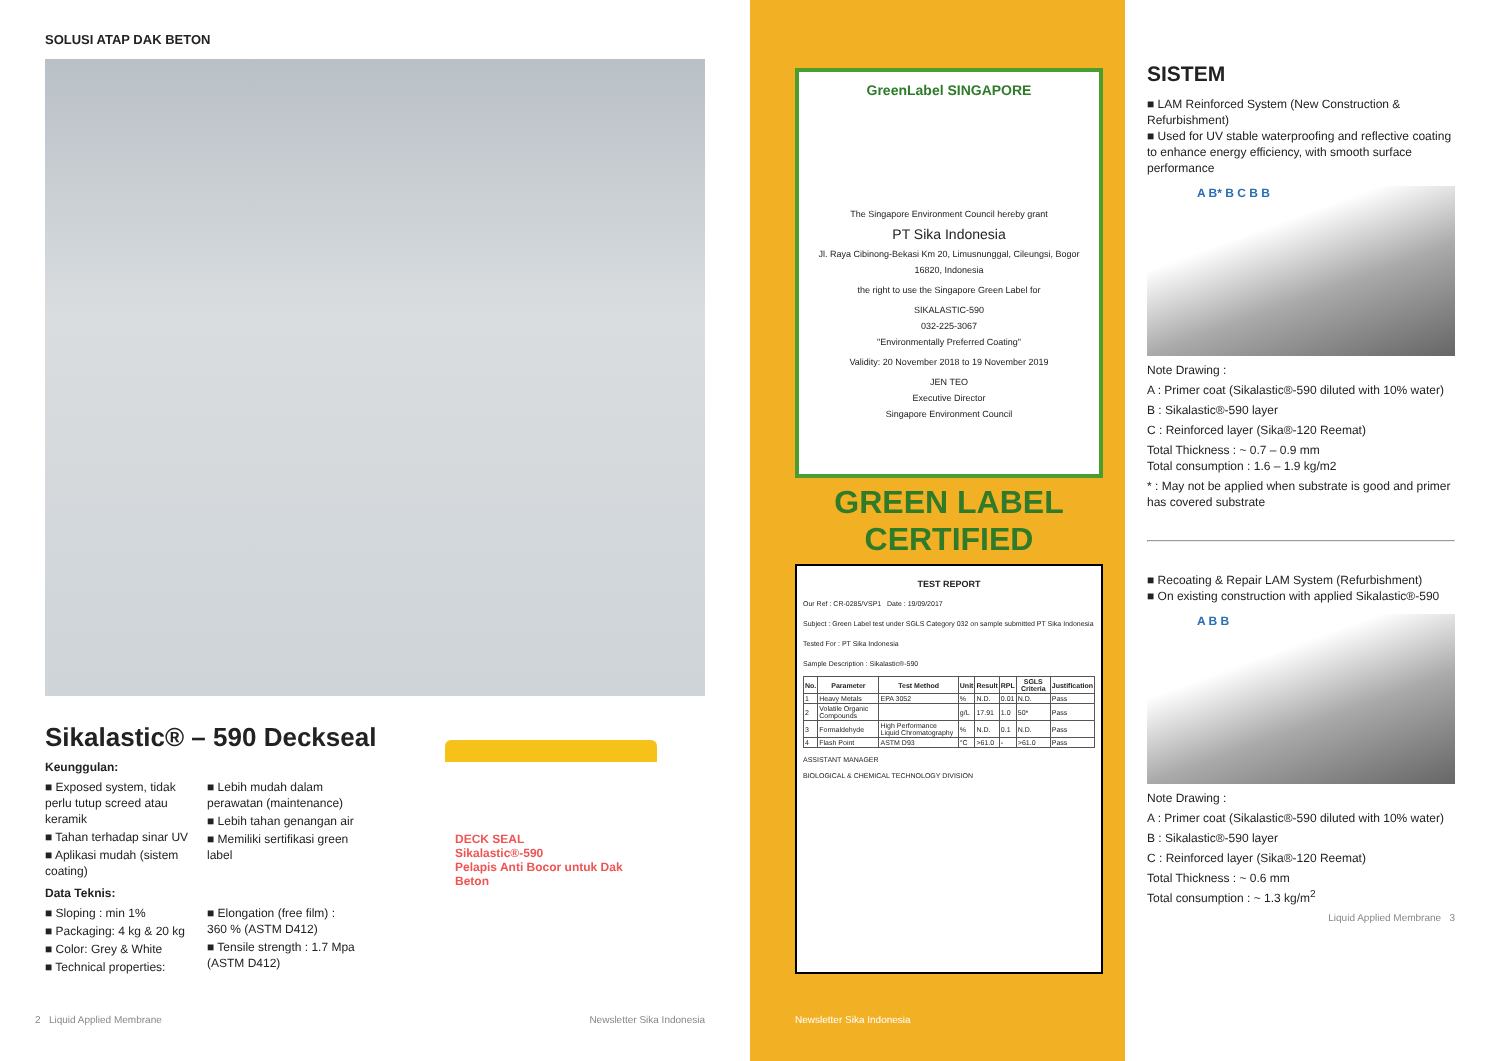SOLUSI ATAP DAK BETON
Sikalastic® – 590 Deckseal
Keunggulan:
■ Exposed system, tidak perlu tutup screed atau keramik
■ Tahan terhadap sinar UV
■ Aplikasi mudah (sistem coating)
■ Lebih mudah dalam perawatan (maintenance)
■ Lebih tahan genangan air
■ Memiliki sertifikasi green label
Data Teknis:
■ Sloping : min 1%
■ Packaging: 4 kg & 20 kg
■ Color: Grey & White
■ Technical properties:
■ Elongation (free film) : 360 % (ASTM D412)
■ Tensile strength : 1.7 Mpa (ASTM D412)
DECK SEAL
Sikalastic®-590
Pelapis Anti Bocor untuk Dak Beton
2 Liquid Applied Membrane Newsletter Sika Indonesia
GreenLabel SINGAPORE
The Singapore Environment Council hereby grant
PT Sika Indonesia
Jl. Raya Cibinong-Bekasi Km 20, Limusnunggal, Cileungsi, Bogor 16820, Indonesia
the right to use the Singapore Green Label for
SIKALASTIC-590
032-225-3067
"Environmentally Preferred Coating"
Validity: 20 November 2018 to 19 November 2019
JEN TEO
Executive Director
Singapore Environment Council
GREEN LABEL
CERTIFIED
TEST REPORT
Our Ref : CR-0285/VSP1 Date : 19/09/2017
Subject : Green Label test under SGLS Category 032 on sample submitted PT Sika Indonesia
Tested For : PT Sika Indonesia
Sample Description : Sikalastic®-590
| No. | Parameter | Test Method | Unit | Result | RPL | SGLS Criteria | Justification |
| --- | --- | --- | --- | --- | --- | --- | --- |
| 1 | Heavy Metals | EPA 3052 | % | N.D. | 0.01 | N.D. | Pass |
| 2 | Volatile Organic Compounds | | g/L | 17.91 | 1.0 | 50* | Pass |
| 3 | Formaldehyde | High Performance Liquid Chromatography | % | N.D. | 0.1 | N.D. | Pass |
| 4 | Flash Point | ASTM D93 | °C | >61.0 | - | >61.0 | Pass |
ASSISTANT MANAGER
BIOLOGICAL & CHEMICAL TECHNOLOGY DIVISION
Newsletter Sika Indonesia
SISTEM
■ LAM Reinforced System (New Construction & Refurbishment)
■ Used for UV stable waterproofing and reflective coating to enhance energy efficiency, with smooth surface performance
A B* B C B B
Note Drawing :
A : Primer coat (Sikalastic®-590 diluted with 10% water)
B : Sikalastic®-590 layer
C : Reinforced layer (Sika®-120 Reemat)
Total Thickness : ~ 0.7 – 0.9 mm
Total consumption : 1.6 – 1.9 kg/m2
* : May not be applied when substrate is good and primer has covered substrate
■ Recoating & Repair LAM System (Refurbishment)
■ On existing construction with applied Sikalastic®-590
A B B
Note Drawing :
A : Primer coat (Sikalastic®-590 diluted with 10% water)
B : Sikalastic®-590 layer
C : Reinforced layer (Sika®-120 Reemat)
Total Thickness : ~ 0.6 mm
Total consumption : ~ 1.3 kg/m<sup>2</sup>
Liquid Applied Membrane 3